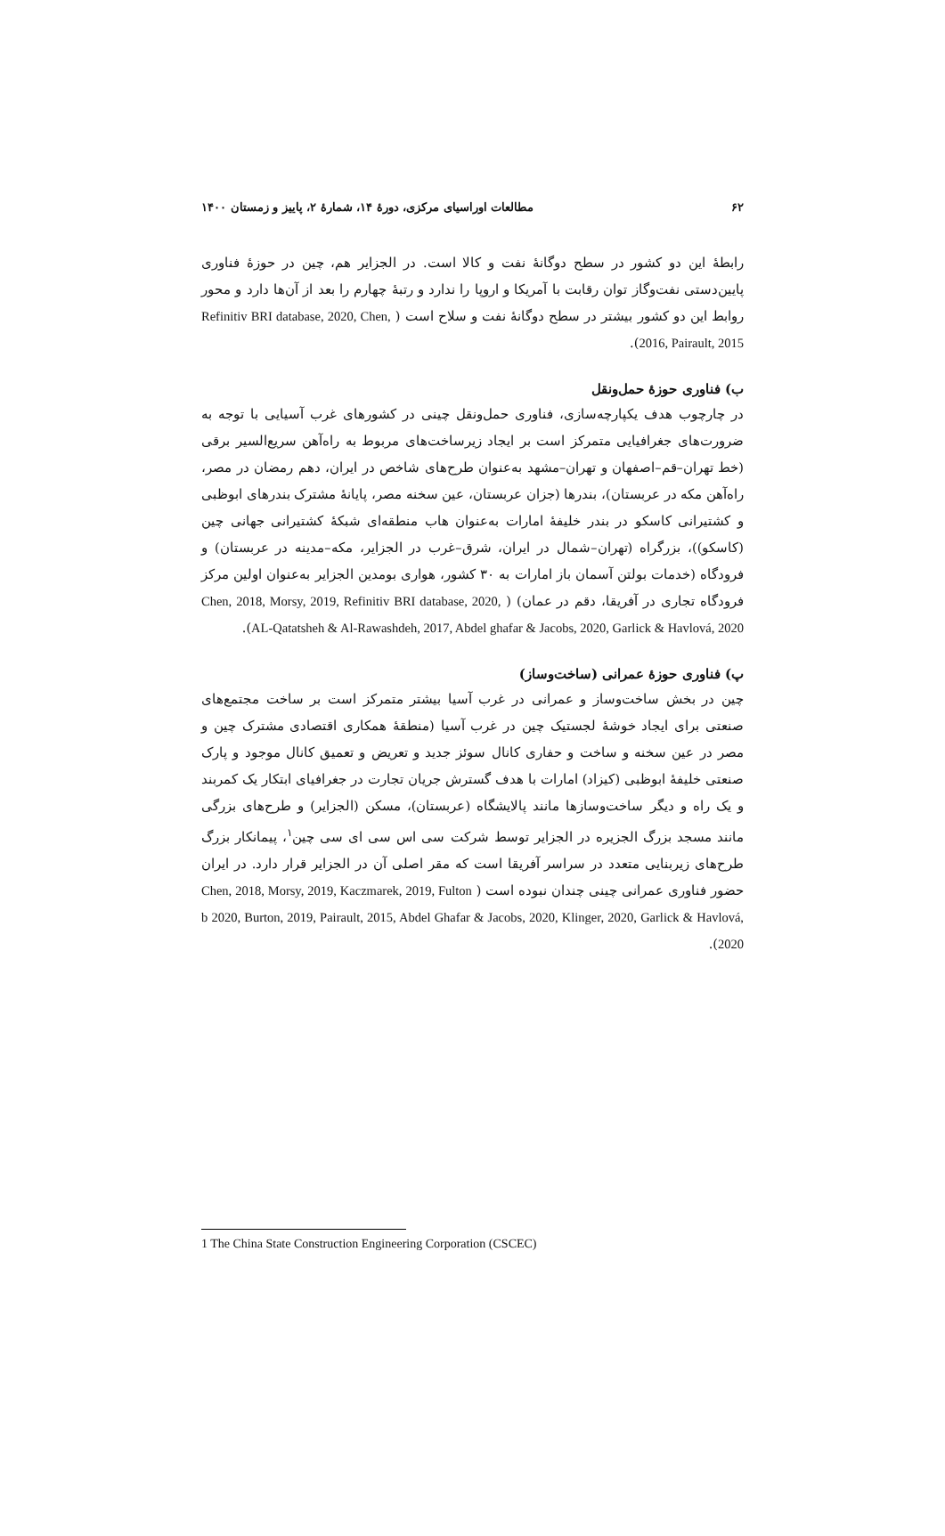۶۲ مطالعات اوراسیای مرکزی، دورهٔ ۱۴، شمارهٔ ۲، پاییز و زمستان ۱۴۰۰
رابطهٔ این دو کشور در سطح دوگانهٔ نفت و کالا است. در الجزایر هم، چین در حوزهٔ فناوری پایین‌دستی نفت‌وگاز توان رقابت با آمریکا و اروپا را ندارد و رتبهٔ چهارم را بعد از آن‌ها دارد و محور روابط این دو کشور بیشتر در سطح دوگانهٔ نفت و سلاح است ( Refinitiv BRI database, 2020, Chen, 2016, Pairault, 2015).
ب) فناوری حوزهٔ حمل‌ونقل
در چارچوب هدف یکپارچه‌سازی، فناوری حمل‌ونقل چینی در کشورهای غرب آسیایی با توجه به ضرورت‌های جغرافیایی متمرکز است بر ایجاد زیرساخت‌های مربوط به راه‌آهن سریع‌السیر برقی (خط تهران–قم–اصفهان و تهران–مشهد به‌عنوان طرح‌های شاخص در ایران، دهم رمضان در مصر، راه‌آهن مکه در عربستان)، بندرها (جزان عربستان، عین سخنه مصر، پایانهٔ مشترک بندرهای ابوظبی و کشتیرانی کاسکو در بندر خلیفهٔ امارات به‌عنوان هاب منطقه‌ای شبکهٔ کشتیرانی جهانی چین (کاسکو))، بزرگراه (تهران–شمال در ایران، شرق–غرب در الجزایر، مکه–مدینه در عربستان) و فرودگاه (خدمات بولتن آسمان باز امارات به ۳۰ کشور، هواری بومدین الجزایر به‌عنوان اولین مرکز فرودگاه تجاری در آفریقا، دقم در عمان) ( Chen, 2018, Morsy, 2019, Refinitiv BRI database, 2020, AL-Qatatsheh & Al-Rawashdeh, 2017, Abdel ghafar & Jacobs, 2020, Garlick & Havlová, 2020).
پ) فناوری حوزهٔ عمرانی (ساخت‌وساز)
چین در بخش ساخت‌وساز و عمرانی در غرب آسیا بیشتر متمرکز است بر ساخت مجتمع‌های صنعتی برای ایجاد خوشهٔ لجستیک چین در غرب آسیا (منطقهٔ همکاری اقتصادی مشترک چین و مصر در عین سخنه و ساخت و حفاری کانال سوئز جدید و تعریض و تعمیق کانال موجود و پارک صنعتی خلیفهٔ ابوظبی (کیزاد) امارات با هدف گسترش جریان تجارت در جغرافیای ابتکار یک کمربند و یک راه و دیگر ساخت‌وسازها مانند پالایشگاه (عربستان)، مسکن (الجزایر) و طرح‌های بزرگی مانند مسجد بزرگ الجزیره در الجزایر توسط شرکت سی اس سی ای سی چین<sup>۱</sup>، پیمانکار بزرگ طرح‌های زیربنایی متعدد در سراسر آفریقا است که مقر اصلی آن در الجزایر قرار دارد. در ایران حضور فناوری عمرانی چینی چندان نبوده است ( Chen, 2018, Morsy, 2019, Kaczmarek, 2019, Fulton b 2020, Burton, 2019, Pairault, 2015, Abdel Ghafar & Jacobs, 2020, Klinger, 2020, Garlick & Havlová, 2020).
1 The China State Construction Engineering Corporation (CSCEC)